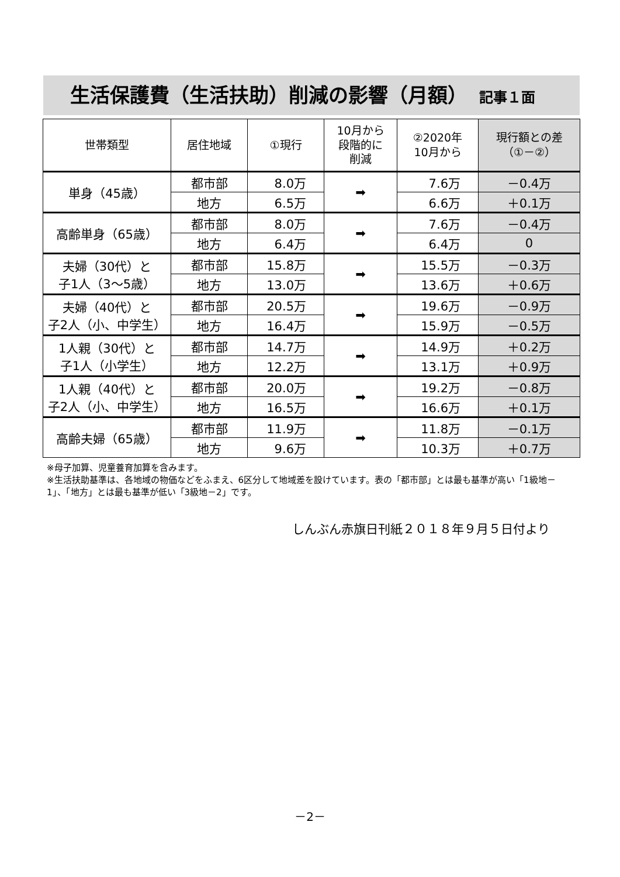生活保護費（生活扶助）削減の影響（月額） 記事１面
| 世帯類型 | 居住地域 | ①現行 | 10月から 段階的に 削減 | ②2020年 10月から | 現行額との差 （①－②） |
| --- | --- | --- | --- | --- | --- |
| 単身（45歳） | 都市部 | 8.0万 | ➡ | 7.6万 | －0.4万 |
| | 地方 | 6.5万 | | 6.6万 | ＋0.1万 |
| 高齢単身（65歳） | 都市部 | 8.0万 | ➡ | 7.6万 | －0.4万 |
| | 地方 | 6.4万 | | 6.4万 | 0 |
| 夫婦（30代）と 子1人（3～5歳） | 都市部 | 15.8万 | ➡ | 15.5万 | －0.3万 |
| | 地方 | 13.0万 | | 13.6万 | ＋0.6万 |
| 夫婦（40代）と 子2人（小、中学生） | 都市部 | 20.5万 | ➡ | 19.6万 | －0.9万 |
| | 地方 | 16.4万 | | 15.9万 | －0.5万 |
| 1人親（30代）と 子1人（小学生） | 都市部 | 14.7万 | ➡ | 14.9万 | ＋0.2万 |
| | 地方 | 12.2万 | | 13.1万 | ＋0.9万 |
| 1人親（40代）と 子2人（小、中学生） | 都市部 | 20.0万 | ➡ | 19.2万 | －0.8万 |
| | 地方 | 16.5万 | | 16.6万 | ＋0.1万 |
| 高齢夫婦（65歳） | 都市部 | 11.9万 | ➡ | 11.8万 | －0.1万 |
| | 地方 | 9.6万 | | 10.3万 | ＋0.7万 |
※母子加算、児童養育加算を含みます。
※生活扶助基準は、各地域の物価などをふまえ、6区分して地域差を設けています。表の「都市部」とは最も基準が高い「1級地－1」、「地方」とは最も基準が低い「3級地－2」です。
しんぶん赤旗日刊紙２０１８年９月５日付より
－2－